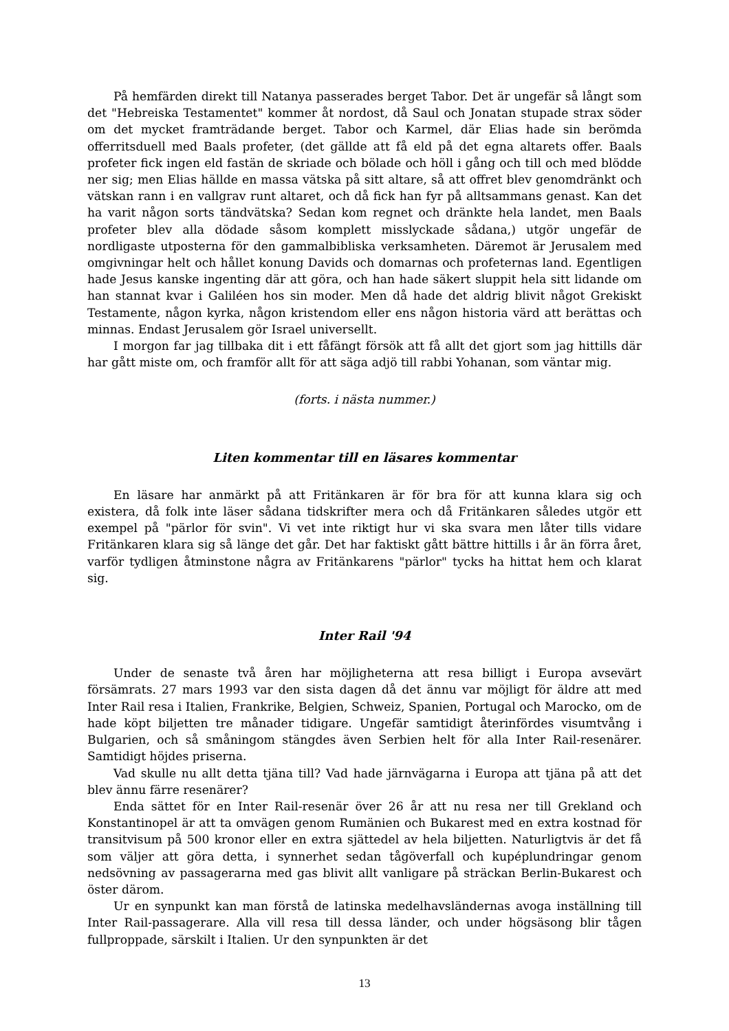På hemfärden direkt till Natanya passerades berget Tabor. Det är ungefär så långt som det "Hebreiska Testamentet" kommer åt nordost, då Saul och Jonatan stupade strax söder om det mycket framträdande berget. Tabor och Karmel, där Elias hade sin berömda offerritsduell med Baals profeter, (det gällde att få eld på det egna altarets offer. Baals profeter fick ingen eld fastän de skriade och bölade och höll i gång och till och med blödde ner sig; men Elias hällde en massa vätska på sitt altare, så att offret blev genomdränkt och vätskan rann i en vallgrav runt altaret, och då fick han fyr på alltsammans genast. Kan det ha varit någon sorts tändvätska? Sedan kom regnet och dränkte hela landet, men Baals profeter blev alla dödade såsom komplett misslyckade sådana,) utgör ungefär de nordligaste utposterna för den gammalbibliska verksamheten. Däremot är Jerusalem med omgivningar helt och hållet konung Davids och domarnas och profeternas land. Egentligen hade Jesus kanske ingenting där att göra, och han hade säkert sluppit hela sitt lidande om han stannat kvar i Galiléen hos sin moder. Men då hade det aldrig blivit något Grekiskt Testamente, någon kyrka, någon kristendom eller ens någon historia värd att berättas och minnas. Endast Jerusalem gör Israel universellt.
I morgon far jag tillbaka dit i ett fåfängt försök att få allt det gjort som jag hittills där har gått miste om, och framför allt för att säga adjö till rabbi Yohanan, som väntar mig.
(forts. i nästa nummer.)
Liten kommentar till en läsares kommentar
En läsare har anmärkt på att Fritänkaren är för bra för att kunna klara sig och existera, då folk inte läser sådana tidskrifter mera och då Fritänkaren således utgör ett exempel på "pärlor för svin". Vi vet inte riktigt hur vi ska svara men låter tills vidare Fritänkaren klara sig så länge det går. Det har faktiskt gått bättre hittills i år än förra året, varför tydligen åtminstone några av Fritänkarens "pärlor" tycks ha hittat hem och klarat sig.
Inter Rail '94
Under de senaste två åren har möjligheterna att resa billigt i Europa avsevärt försämrats. 27 mars 1993 var den sista dagen då det ännu var möjligt för äldre att med Inter Rail resa i Italien, Frankrike, Belgien, Schweiz, Spanien, Portugal och Marocko, om de hade köpt biljetten tre månader tidigare. Ungefär samtidigt återinfördes visumtvång i Bulgarien, och så småningom stängdes även Serbien helt för alla Inter Rail-resenärer. Samtidigt höjdes priserna.
Vad skulle nu allt detta tjäna till? Vad hade järnvägarna i Europa att tjäna på att det blev ännu färre resenärer?
Enda sättet för en Inter Rail-resenär över 26 år att nu resa ner till Grekland och Konstantinopel är att ta omvägen genom Rumänien och Bukarest med en extra kostnad för transitvisum på 500 kronor eller en extra sjättedel av hela biljetten. Naturligtvis är det få som väljer att göra detta, i synnerhet sedan tågöverfall och kupéplundringar genom nedsövning av passagerarna med gas blivit allt vanligare på sträckan Berlin-Bukarest och öster därom.
Ur en synpunkt kan man förstå de latinska medelhavsländernas avoga inställning till Inter Rail-passagerare. Alla vill resa till dessa länder, och under högsäsong blir tågen fullproppade, särskilt i Italien. Ur den synpunkten är det
13